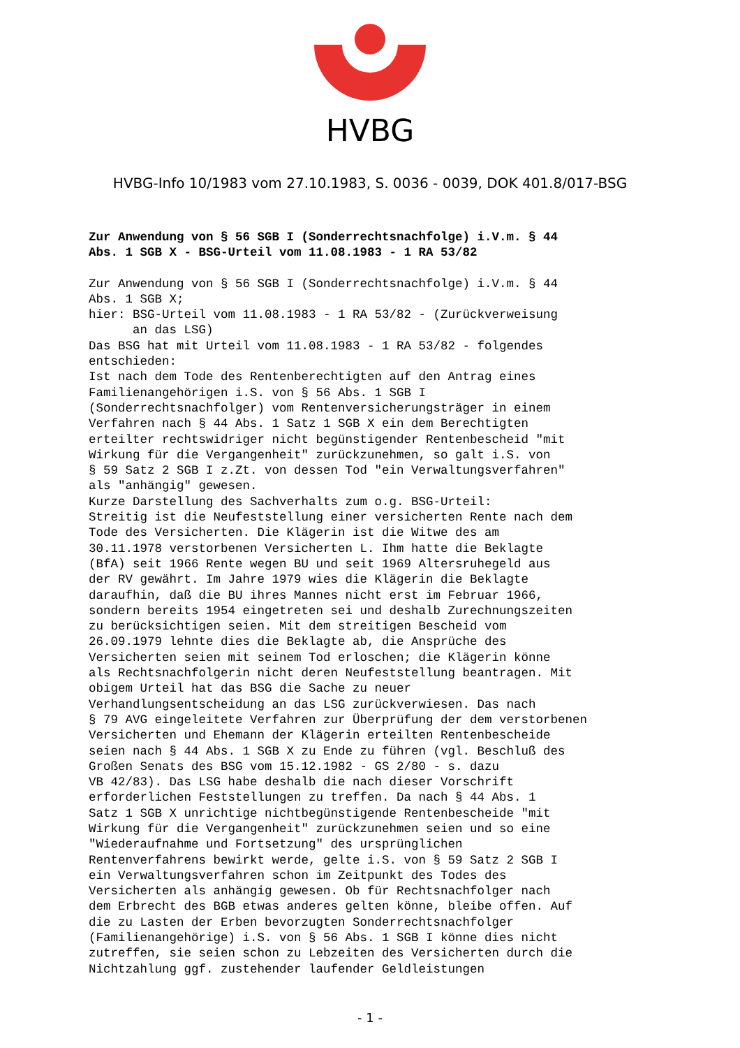HVBG
HVBG-Info 10/1983 vom 27.10.1983, S. 0036 - 0039, DOK 401.8/017-BSG
Zur Anwendung von § 56 SGB I (Sonderrechtsnachfolge) i.V.m. § 44 Abs. 1 SGB X - BSG-Urteil vom 11.08.1983 - 1 RA 53/82
Zur Anwendung von § 56 SGB I (Sonderrechtsnachfolge) i.V.m. § 44 Abs. 1 SGB X; hier: BSG-Urteil vom 11.08.1983 - 1 RA 53/82 - (Zurückverweisung an das LSG) Das BSG hat mit Urteil vom 11.08.1983 - 1 RA 53/82 - folgendes entschieden: Ist nach dem Tode des Rentenberechtigten auf den Antrag eines Familienangehörigen i.S. von § 56 Abs. 1 SGB I (Sonderrechtsnachfolger) vom Rentenversicherungsträger in einem Verfahren nach § 44 Abs. 1 Satz 1 SGB X ein dem Berechtigten erteilter rechtswidriger nicht begünstigender Rentenbescheid "mit Wirkung für die Vergangenheit" zurückzunehmen, so galt i.S. von § 59 Satz 2 SGB I z.Zt. von dessen Tod "ein Verwaltungsverfahren" als "anhängig" gewesen. Kurze Darstellung des Sachverhalts zum o.g. BSG-Urteil: Streitig ist die Neufeststellung einer versicherten Rente nach dem Tode des Versicherten. Die Klägerin ist die Witwe des am 30.11.1978 verstorbenen Versicherten L. Ihm hatte die Beklagte (BfA) seit 1966 Rente wegen BU und seit 1969 Altersruhegeld aus der RV gewährt. Im Jahre 1979 wies die Klägerin die Beklagte daraufhin, daß die BU ihres Mannes nicht erst im Februar 1966, sondern bereits 1954 eingetreten sei und deshalb Zurechnungszeiten zu berücksichtigen seien. Mit dem streitigen Bescheid vom 26.09.1979 lehnte dies die Beklagte ab, die Ansprüche des Versicherten seien mit seinem Tod erloschen; die Klägerin könne als Rechtsnachfolgerin nicht deren Neufeststellung beantragen. Mit obigem Urteil hat das BSG die Sache zu neuer Verhandlungsentscheidung an das LSG zurückverwiesen. Das nach § 79 AVG eingeleitete Verfahren zur Überprüfung der dem verstorbenen Versicherten und Ehemann der Klägerin erteilten Rentenbescheide seien nach § 44 Abs. 1 SGB X zu Ende zu führen (vgl. Beschluß des Großen Senats des BSG vom 15.12.1982 - GS 2/80 - s. dazu VB 42/83). Das LSG habe deshalb die nach dieser Vorschrift erforderlichen Feststellungen zu treffen. Da nach § 44 Abs. 1 Satz 1 SGB X unrichtige nichtbegünstigende Rentenbescheide "mit Wirkung für die Vergangenheit" zurückzunehmen seien und so eine "Wiederaufnahme und Fortsetzung" des ursprünglichen Rentenverfahrens bewirkt werde, gelte i.S. von § 59 Satz 2 SGB I ein Verwaltungsverfahren schon im Zeitpunkt des Todes des Versicherten als anhängig gewesen. Ob für Rechtsnachfolger nach dem Erbrecht des BGB etwas anderes gelten könne, bleibe offen. Auf die zu Lasten der Erben bevorzugten Sonderrechtsnachfolger (Familienangehörige) i.S. von § 56 Abs. 1 SGB I könne dies nicht zutreffen, sie seien schon zu Lebzeiten des Versicherten durch die Nichtzahlung ggf. zustehender laufender Geldleistungen
- 1 -